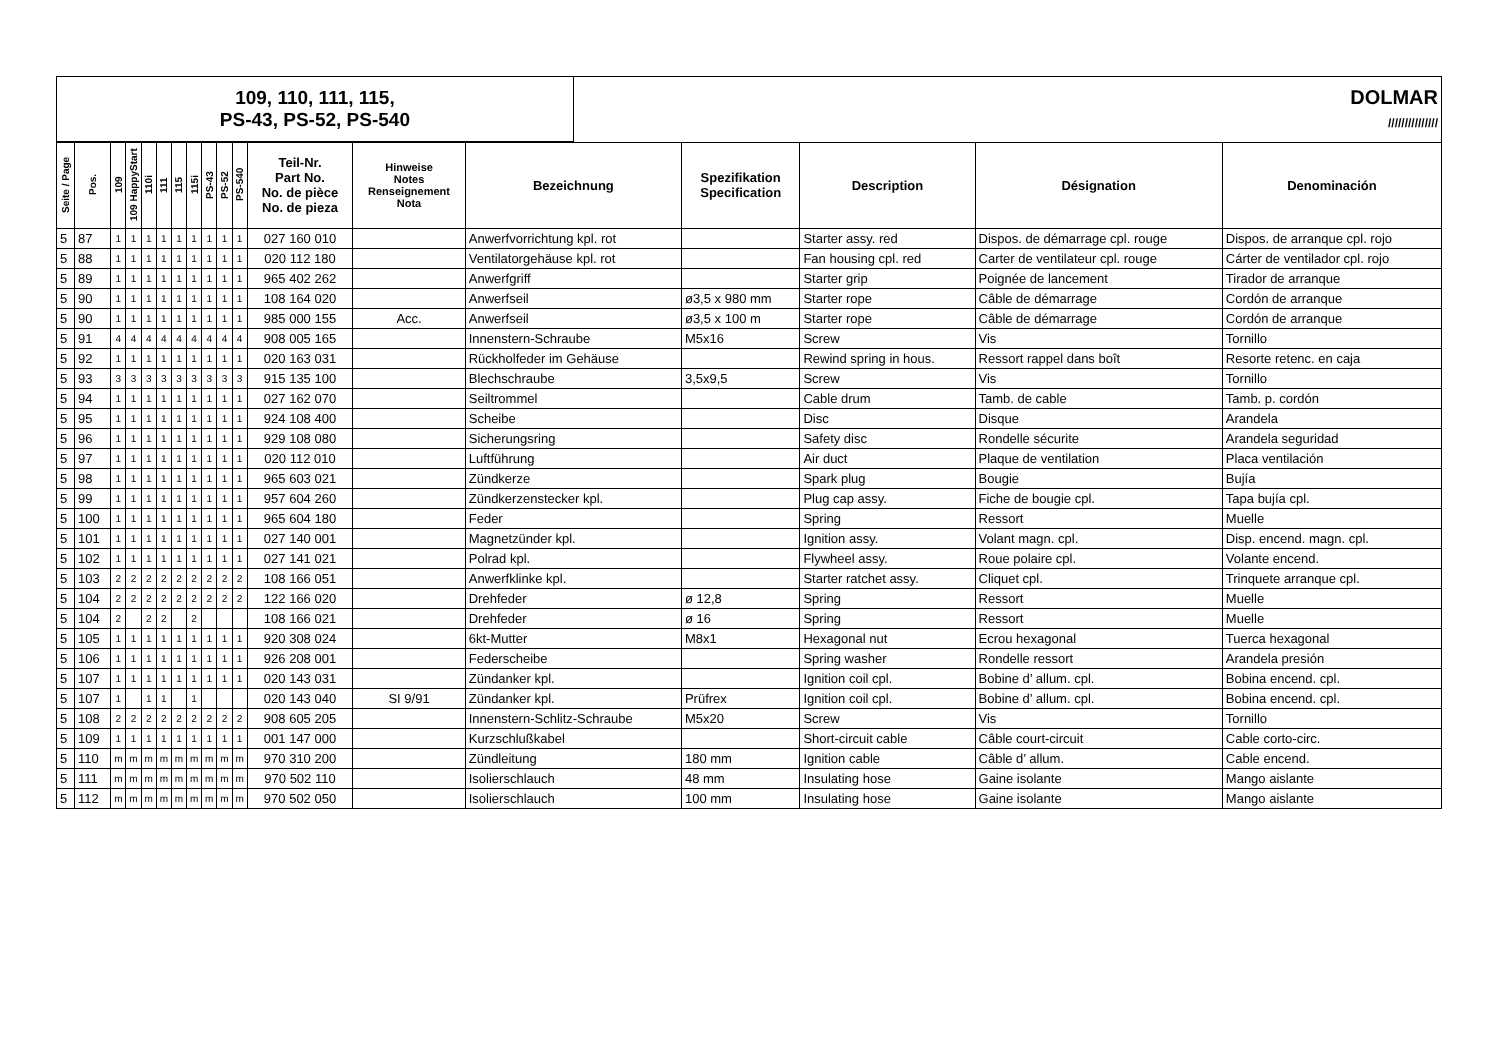| 109, 110, 111, 115, PS-43, PS-52, PS-540 | | | | | | | | | | | | | | DOLMAR /////////////// | | | | |
| Seite / Page | Pos. | 109 | 109 HappyStart | 110i | 111 | 115 | 115i | PS-43 | PS-52 | PS-540 | Teil-Nr. Part No. No. de pièce No. de pieza | Hinweise Notes Renseignement Nota | Bezeichnung | | Spezifikation Specification | Description | Désignation | Denominación |
| 5 | 87 | 1 | 1 | 1 | 1 | 1 | 1 | 1 | 1 | 1 | 027 160 010 | | Anwerfvorrichtung kpl. rot | | | Starter assy. red | Dispos. de démarrage cpl. rouge | Dispos. de arranque cpl. rojo |
| 5 | 88 | 1 | 1 | 1 | 1 | 1 | 1 | 1 | 1 | 1 | 020 112 180 | | Ventilatorgehäuse kpl. rot | | | Fan housing cpl. red | Carter de ventilateur cpl. rouge | Cárter de ventilador cpl. rojo |
| 5 | 89 | 1 | 1 | 1 | 1 | 1 | 1 | 1 | 1 | 1 | 965 402 262 | | Anwerfgriff | | | Starter grip | Poignée de lancement | Tirador de arranque |
| 5 | 90 | 1 | 1 | 1 | 1 | 1 | 1 | 1 | 1 | 1 | 108 164 020 | | Anwerfseil | | ø3,5 x 980 mm | Starter rope | Câble de démarrage | Cordón de arranque |
| 5 | 90 | 1 | 1 | 1 | 1 | 1 | 1 | 1 | 1 | 1 | 985 000 155 | Acc. | Anwerfseil | | ø3,5 x 100 m | Starter rope | Câble de démarrage | Cordón de arranque |
| 5 | 91 | 4 | 4 | 4 | 4 | 4 | 4 | 4 | 4 | 4 | 908 005 165 | | Innenstern-Schraube | | M5x16 | Screw | Vis | Tornillo |
| 5 | 92 | 1 | 1 | 1 | 1 | 1 | 1 | 1 | 1 | 1 | 020 163 031 | | Rückholfeder im Gehäuse | | | Rewind spring in hous. | Ressort rappel dans boît | Resorte retenc. en caja |
| 5 | 93 | 3 | 3 | 3 | 3 | 3 | 3 | 3 | 3 | 3 | 915 135 100 | | Blechschraube | | 3,5x9,5 | Screw | Vis | Tornillo |
| 5 | 94 | 1 | 1 | 1 | 1 | 1 | 1 | 1 | 1 | 1 | 027 162 070 | | Seiltrommel | | | Cable drum | Tamb. de cable | Tamb. p. cordón |
| 5 | 95 | 1 | 1 | 1 | 1 | 1 | 1 | 1 | 1 | 1 | 924 108 400 | | Scheibe | | | Disc | Disque | Arandela |
| 5 | 96 | 1 | 1 | 1 | 1 | 1 | 1 | 1 | 1 | 1 | 929 108 080 | | Sicherungsring | | | Safety disc | Rondelle sécurite | Arandela seguridad |
| 5 | 97 | 1 | 1 | 1 | 1 | 1 | 1 | 1 | 1 | 1 | 020 112 010 | | Luftführung | | | Air duct | Plaque de ventilation | Placa ventilación |
| 5 | 98 | 1 | 1 | 1 | 1 | 1 | 1 | 1 | 1 | 1 | 965 603 021 | | Zündkerze | | | Spark plug | Bougie | Bujía |
| 5 | 99 | 1 | 1 | 1 | 1 | 1 | 1 | 1 | 1 | 1 | 957 604 260 | | Zündkerzenstecker kpl. | | | Plug cap assy. | Fiche de bougie cpl. | Tapa bujía cpl. |
| 5 | 100 | 1 | 1 | 1 | 1 | 1 | 1 | 1 | 1 | 1 | 965 604 180 | | Feder | | | Spring | Ressort | Muelle |
| 5 | 101 | 1 | 1 | 1 | 1 | 1 | 1 | 1 | 1 | 1 | 027 140 001 | | Magnetzünder kpl. | | | Ignition assy. | Volant magn. cpl. | Disp. encend. magn. cpl. |
| 5 | 102 | 1 | 1 | 1 | 1 | 1 | 1 | 1 | 1 | 1 | 027 141 021 | | Polrad kpl. | | | Flywheel assy. | Roue polaire cpl. | Volante encend. |
| 5 | 103 | 2 | 2 | 2 | 2 | 2 | 2 | 2 | 2 | 2 | 108 166 051 | | Anwerfklinke kpl. | | | Starter ratchet assy. | Cliquet cpl. | Trinquete arranque cpl. |
| 5 | 104 | 2 | 2 | 2 | 2 | 2 | 2 | 2 | 2 | 2 | 122 166 020 | | Drehfeder | | ø 12,8 | Spring | Ressort | Muelle |
| 5 | 104 | 2 | | 2 | 2 | | 2 | | | | 108 166 021 | | Drehfeder | | ø 16 | Spring | Ressort | Muelle |
| 5 | 105 | 1 | 1 | 1 | 1 | 1 | 1 | 1 | 1 | 1 | 920 308 024 | | 6kt-Mutter | | M8x1 | Hexagonal nut | Ecrou hexagonal | Tuerca hexagonal |
| 5 | 106 | 1 | 1 | 1 | 1 | 1 | 1 | 1 | 1 | 1 | 926 208 001 | | Federscheibe | | | Spring washer | Rondelle ressort | Arandela presión |
| 5 | 107 | 1 | 1 | 1 | 1 | 1 | 1 | 1 | 1 | 1 | 020 143 031 | | Zündanker kpl. | | | Ignition coil cpl. | Bobine d’ allum. cpl. | Bobina encend. cpl. |
| 5 | 107 | 1 | | 1 | 1 | | 1 | | | | 020 143 040 | SI 9/91 | Zündanker kpl. | | Prüfrex | Ignition coil cpl. | Bobine d’ allum. cpl. | Bobina encend. cpl. |
| 5 | 108 | 2 | 2 | 2 | 2 | 2 | 2 | 2 | 2 | 2 | 908 605 205 | | Innenstern-Schlitz-Schraube | | M5x20 | Screw | Vis | Tornillo |
| 5 | 109 | 1 | 1 | 1 | 1 | 1 | 1 | 1 | 1 | 1 | 001 147 000 | | Kurzschlußkabel | | | Short-circuit cable | Câble court-circuit | Cable corto-circ. |
| 5 | 110 | m | m | m | m | m | m | m | m | m | 970 310 200 | | Zündleitung | | 180 mm | Ignition cable | Câble d’ allum. | Cable encend. |
| 5 | 111 | m | m | m | m | m | m | m | m | m | 970 502 110 | | Isolierschlauch | | 48 mm | Insulating hose | Gaine isolante | Mango aislante |
| 5 | 112 | m | m | m | m | m | m | m | m | m | 970 502 050 | | Isolierschlauch | | 100 mm | Insulating hose | Gaine isolante | Mango aislante |